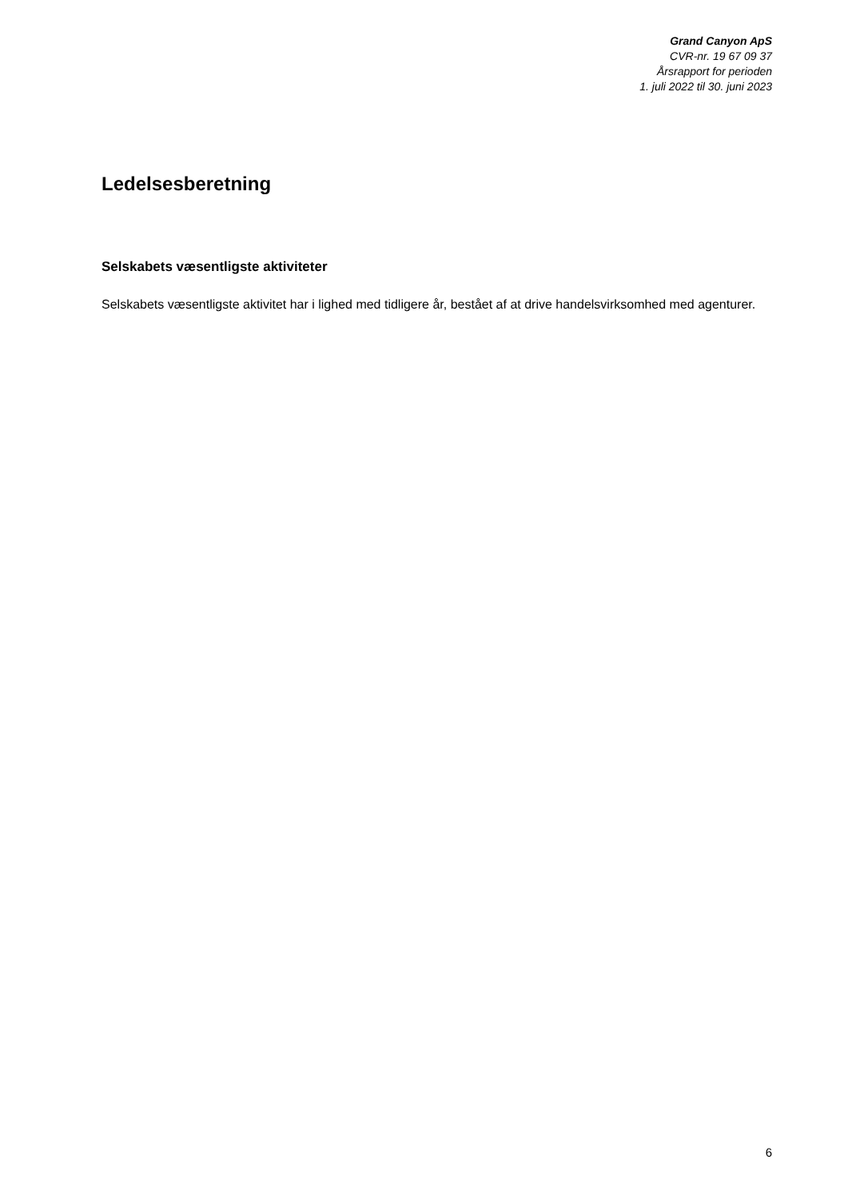Grand Canyon ApS
CVR-nr. 19 67 09 37
Årsrapport for perioden
1. juli 2022 til 30. juni 2023
Ledelsesberetning
Selskabets væsentligste aktiviteter
Selskabets væsentligste aktivitet har i lighed med tidligere år, bestået af at drive handelsvirksomhed med agenturer.
6